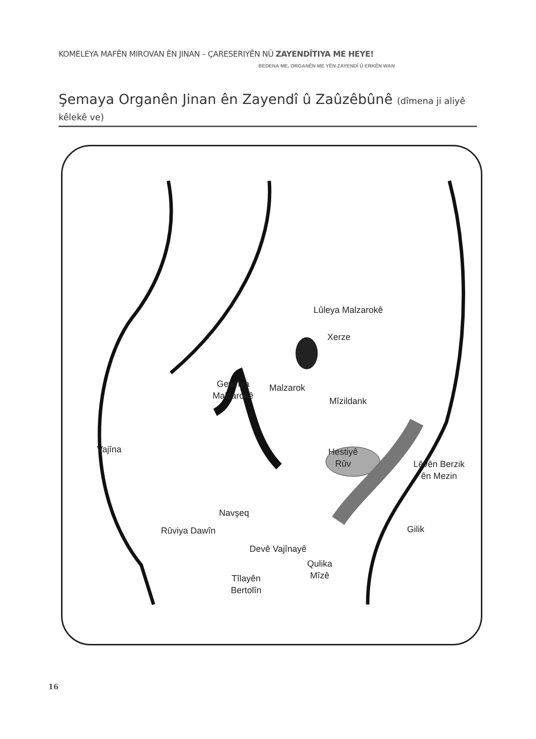KOMELEYA MAFÊN MIROVAN ÊN JINAN – ÇARESERIYÊN NÛ ZAYENDÎTIYA ME HEYE!
BEDENA ME, ORGANÊN ME YÊN ZAYENDÎ Û ERKÊN WAN
Şemaya Organên Jinan ên Zayendî û Zaûzêbûnê (dîmena ji aliyê kêlekê ve)
Lûleya Malzarokê
Xerze
Gewriya
Malzarokê
Malzarok
Mîzildank
Vajîna
Hestiyê
Rûv
Lêvên Berzik
ên Mezin
Navşeq
Rûviya Dawîn Gilik
Devê Vajînayê
Qulika
Mîzê
Tîlayên
Bertolîn
16